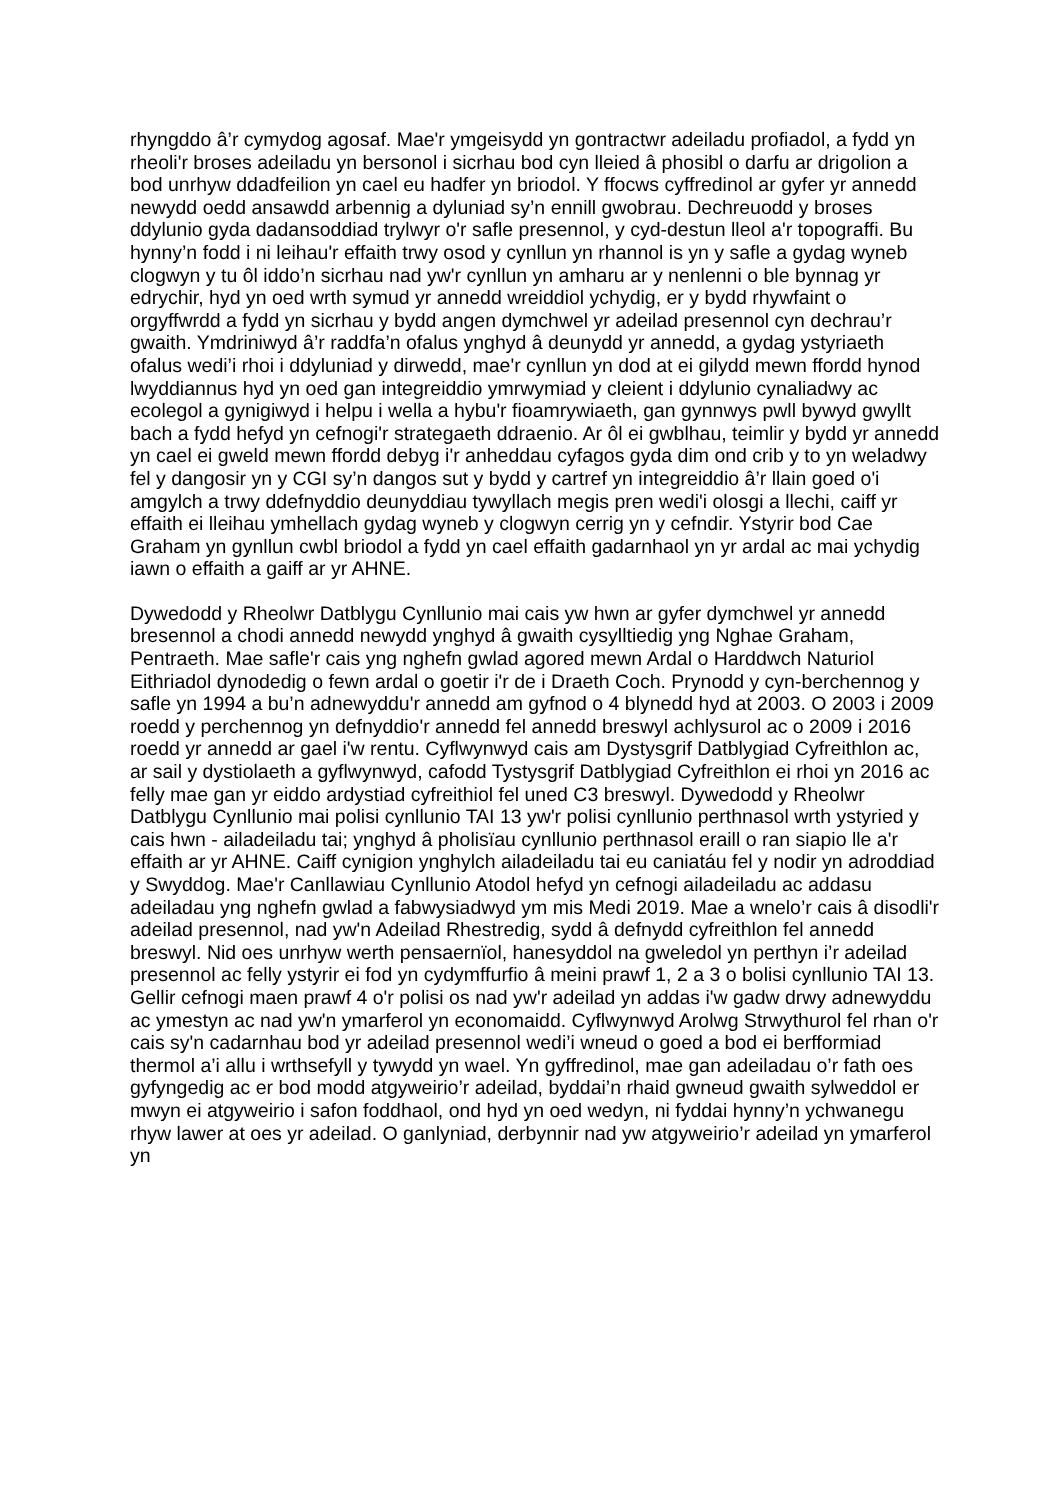rhyngddo â’r cymydog agosaf. Mae'r ymgeisydd yn gontractwr adeiladu profiadol, a fydd yn rheoli'r broses adeiladu yn bersonol i sicrhau bod cyn lleied â phosibl o darfu ar drigolion a bod unrhyw ddadfeilion yn cael eu hadfer yn briodol. Y ffocws cyffredinol ar gyfer yr annedd newydd oedd ansawdd arbennig a dyluniad sy’n ennill gwobrau. Dechreuodd y broses ddylunio gyda dadansoddiad trylwyr o'r safle presennol, y cyd-destun lleol a'r topograffi. Bu hynny’n fodd i ni leihau'r effaith trwy osod y cynllun yn rhannol is yn y safle a gydag wyneb clogwyn y tu ôl iddo’n sicrhau nad yw'r cynllun yn amharu ar y nenlenni o ble bynnag yr edrychir, hyd yn oed wrth symud yr annedd wreiddiol ychydig, er y bydd rhywfaint o orgyffwrdd a fydd yn sicrhau y bydd angen dymchwel yr adeilad presennol cyn dechrau’r gwaith. Ymdriniwyd â’r raddfa’n ofalus ynghyd â deunydd yr annedd, a gydag ystyriaeth ofalus wedi’i rhoi i ddyluniad y dirwedd, mae'r cynllun yn dod at ei gilydd mewn ffordd hynod lwyddiannus hyd yn oed gan integreiddio ymrwymiad y cleient i ddylunio cynaliadwy ac ecolegol a gynigiwyd i helpu i wella a hybu'r fioamrywiaeth, gan gynnwys pwll bywyd gwyllt bach a fydd hefyd yn cefnogi'r strategaeth ddraenio. Ar ôl ei gwblhau, teimlir y bydd yr annedd yn cael ei gweld mewn ffordd debyg i'r anheddau cyfagos gyda dim ond crib y to yn weladwy fel y dangosir yn y CGI sy’n dangos sut y bydd y cartref yn integreiddio â’r llain goed o'i amgylch a trwy ddefnyddio deunyddiau tywyllach megis pren wedi'i olosgi a llechi, caiff yr effaith ei lleihau ymhellach gydag wyneb y clogwyn cerrig yn y cefndir. Ystyrir bod Cae Graham yn gynllun cwbl briodol a fydd yn cael effaith gadarnhaol yn yr ardal ac mai ychydig iawn o effaith a gaiff ar yr AHNE.
Dywedodd y Rheolwr Datblygu Cynllunio mai cais yw hwn ar gyfer dymchwel yr annedd bresennol a chodi annedd newydd ynghyd â gwaith cysylltiedig yng Nghae Graham, Pentraeth. Mae safle'r cais yng nghefn gwlad agored mewn Ardal o Harddwch Naturiol Eithriadol dynodedig o fewn ardal o goetir i'r de i Draeth Coch. Prynodd y cyn-berchennog y safle yn 1994 a bu’n adnewyddu'r annedd am gyfnod o 4 blynedd hyd at 2003. O 2003 i 2009 roedd y perchennog yn defnyddio'r annedd fel annedd breswyl achlysurol ac o 2009 i 2016 roedd yr annedd ar gael i'w rentu. Cyflwynwyd cais am Dystysgrif Datblygiad Cyfreithlon ac, ar sail y dystiolaeth a gyflwynwyd, cafodd Tystysgrif Datblygiad Cyfreithlon ei rhoi yn 2016 ac felly mae gan yr eiddo ardystiad cyfreithiol fel uned C3 breswyl. Dywedodd y Rheolwr Datblygu Cynllunio mai polisi cynllunio TAI 13 yw'r polisi cynllunio perthnasol wrth ystyried y cais hwn - ailadeiladu tai; ynghyd â pholisïau cynllunio perthnasol eraill o ran siapio lle a'r effaith ar yr AHNE. Caiff cynigion ynghylch ailadeiladu tai eu caniatáu fel y nodir yn adroddiad y Swyddog. Mae'r Canllawiau Cynllunio Atodol hefyd yn cefnogi ailadeiladu ac addasu adeiladau yng nghefn gwlad a fabwysiadwyd ym mis Medi 2019. Mae a wnelo’r cais â disodli'r adeilad presennol, nad yw'n Adeilad Rhestredig, sydd â defnydd cyfreithlon fel annedd breswyl. Nid oes unrhyw werth pensaernïol, hanesyddol na gweledol yn perthyn i’r adeilad presennol ac felly ystyrir ei fod yn cydymffurfio â meini prawf 1, 2 a 3 o bolisi cynllunio TAI 13. Gellir cefnogi maen prawf 4 o'r polisi os nad yw'r adeilad yn addas i'w gadw drwy adnewyddu ac ymestyn ac nad yw'n ymarferol yn economaidd. Cyflwynwyd Arolwg Strwythurol fel rhan o'r cais sy'n cadarnhau bod yr adeilad presennol wedi’i wneud o goed a bod ei berfformiad thermol a’i allu i wrthsefyll y tywydd yn wael. Yn gyffredinol, mae gan adeiladau o’r fath oes gyfyngedig ac er bod modd atgyweirio’r adeilad, byddai’n rhaid gwneud gwaith sylweddol er mwyn ei atgyweirio i safon foddhaol, ond hyd yn oed wedyn, ni fyddai hynny’n ychwanegu rhyw lawer at oes yr adeilad. O ganlyniad, derbynnir nad yw atgyweirio’r adeilad yn ymarferol yn